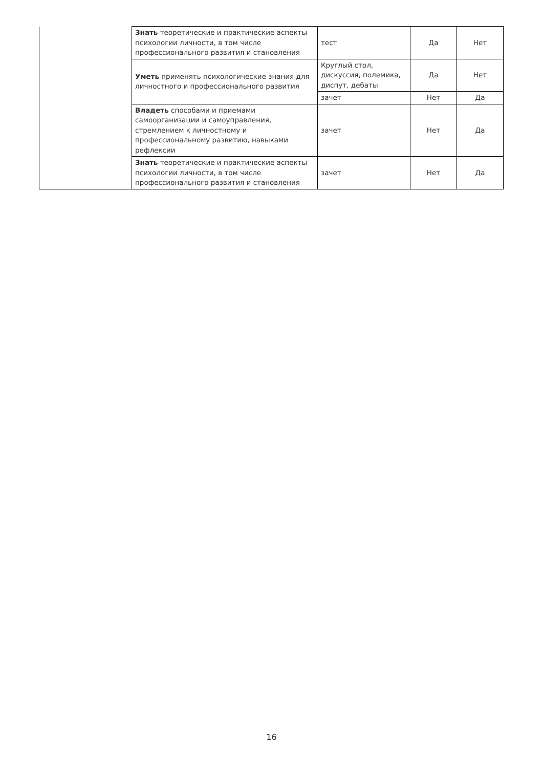| | Знать теоретические и практические аспекты психологии личности, в том числе профессионального развития и становления | тест | Да | Нет |
| | Уметь применять психологические знания для личностного и профессионального развития | Круглый стол, дискуссия, полемика, диспут, дебаты | Да | Нет |
| | | зачет | Нет | Да |
| | Владеть способами и приемами самоорганизации и самоуправления, стремлением к личностному и профессиональному развитию, навыками рефлексии | зачет | Нет | Да |
| | Знать теоретические и практические аспекты психологии личности, в том числе профессионального развития и становления | зачет | Нет | Да |
16